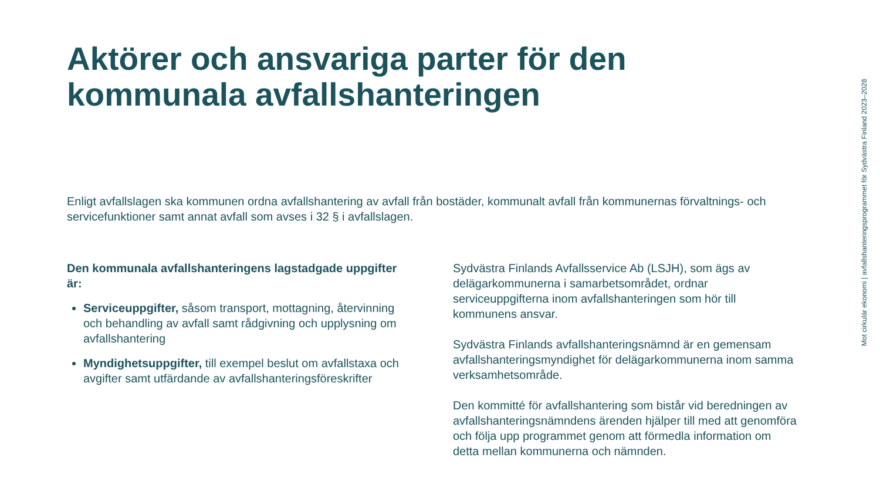Aktörer och ansvariga parter för den kommunala avfallshanteringen
Enligt avfallslagen ska kommunen ordna avfallshantering av avfall från bostäder, kommunalt avfall från kommunernas förvaltnings- och servicefunktioner samt annat avfall som avses i 32 § i avfallslagen.
Den kommunala avfallshanteringens lagstadgade uppgifter är:
Serviceuppgifter, såsom transport, mottagning, återvinning och behandling av avfall samt rådgivning och upplysning om avfallshantering
Myndighetsuppgifter, till exempel beslut om avfallstaxa och avgifter samt utfärdande av avfallshanteringsföreskrifter
Sydvästra Finlands Avfallsservice Ab (LSJH), som ägs av delägarkommunerna i samarbetsområdet, ordnar serviceuppgifterna inom avfallshanteringen som hör till kommunens ansvar.
Sydvästra Finlands avfallshanteringsnämnd är en gemensam avfallshanteringsmyndighet för delägarkommunerna inom samma verksamhetsområde.
Den kommitté för avfallshantering som bistår vid beredningen av avfallshanteringsnämndens ärenden hjälper till med att genomföra och följa upp programmet genom att förmedla information om detta mellan kommunerna och nämnden.
Mot cirkulär ekonomi | avfallshanteringsprogrammet för Sydvästra Finland 2023–2028